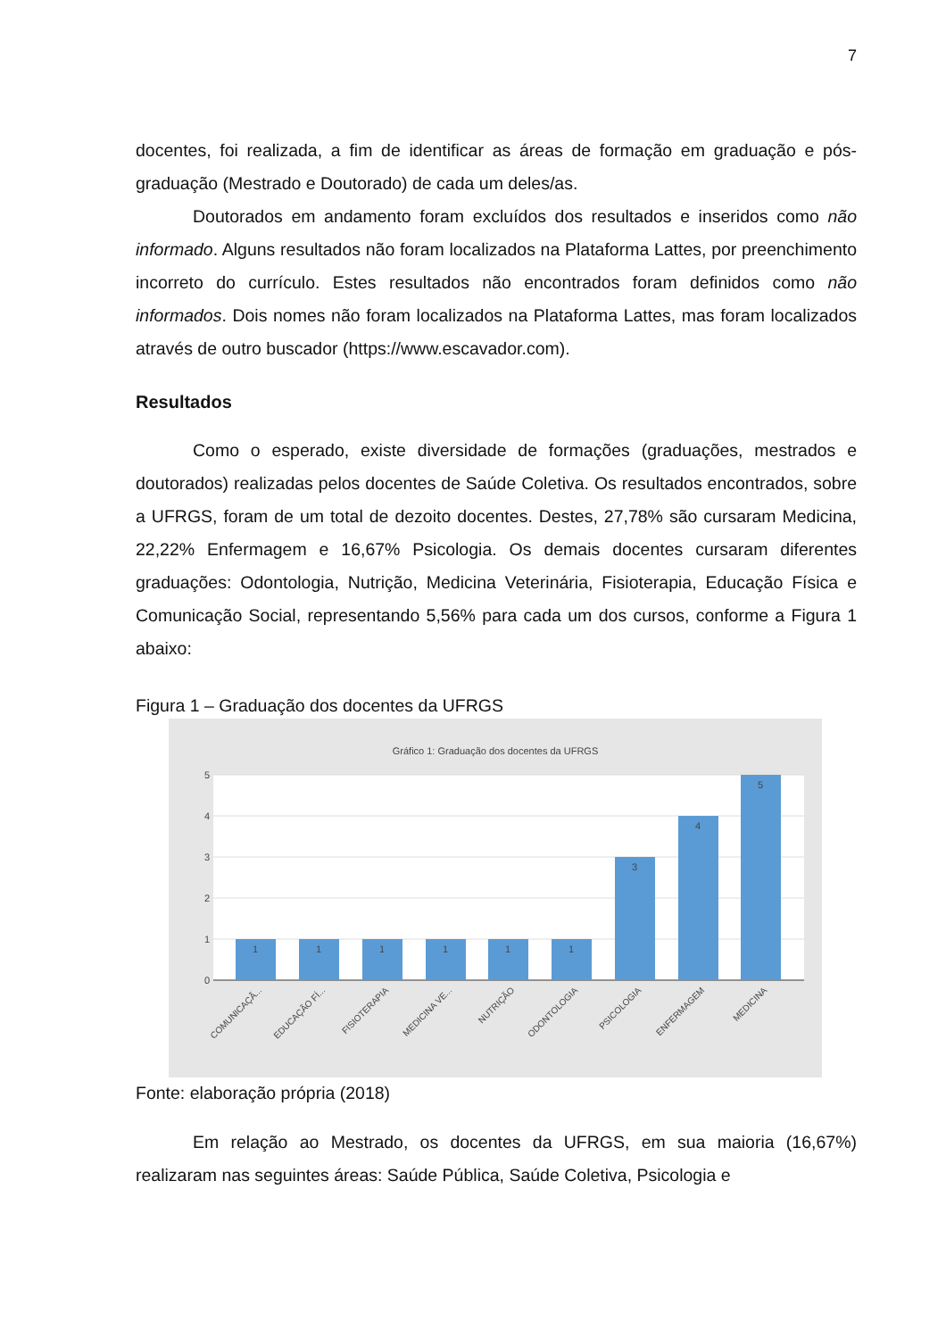7
docentes, foi realizada, a fim de identificar as áreas de formação em graduação e pós-graduação (Mestrado e Doutorado) de cada um deles/as.
Doutorados em andamento foram excluídos dos resultados e inseridos como não informado. Alguns resultados não foram localizados na Plataforma Lattes, por preenchimento incorreto do currículo. Estes resultados não encontrados foram definidos como não informados. Dois nomes não foram localizados na Plataforma Lattes, mas foram localizados através de outro buscador (https://www.escavador.com).
Resultados
Como o esperado, existe diversidade de formações (graduações, mestrados e doutorados) realizadas pelos docentes de Saúde Coletiva. Os resultados encontrados, sobre a UFRGS, foram de um total de dezoito docentes. Destes, 27,78% são cursaram Medicina, 22,22% Enfermagem e 16,67% Psicologia. Os demais docentes cursaram diferentes graduações: Odontologia, Nutrição, Medicina Veterinária, Fisioterapia, Educação Física e Comunicação Social, representando 5,56% para cada um dos cursos, conforme a Figura 1 abaixo:
Figura 1 – Graduação dos docentes da UFRGS
Gráfico 1: Graduação dos docentes da UFRGS
5
4
3
2
1
0
1
1
1
1
1
1
3
4
5
COMUNICAÇÃ...
EDUCAÇÃO FÍ...
FISIOTERAPIA
MEDICINA VE...
NUTRIÇÃO
ODONTOLOGIA
PSICOLOGIA
ENFERMAGEM
MEDICINA
Fonte: elaboração própria (2018)
Em relação ao Mestrado, os docentes da UFRGS, em sua maioria (16,67%) realizaram nas seguintes áreas: Saúde Pública, Saúde Coletiva, Psicologia e